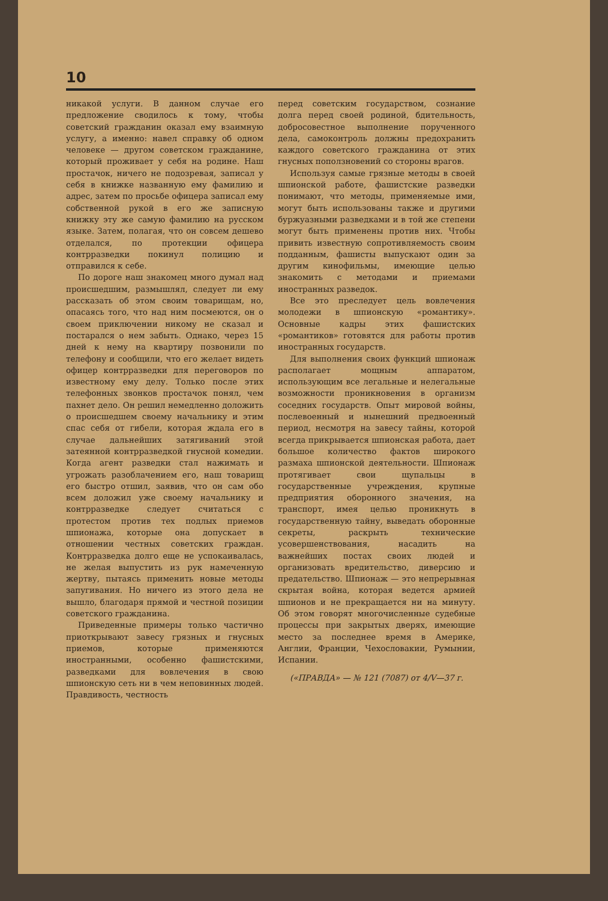10
никакой услуги. В данном случае его предложение сводилось к тому, чтобы советский гражданин оказал ему взаимную услугу, а именно: навел справку об одном человеке — другом советском гражданине, который проживает у себя на родине. Наш простачок, ничего не подозревая, записал у себя в книжке названную ему фамилию и адрес, затем по просьбе офицера записал ему собственной рукой в его же записную книжку эту же самую фамилию на русском языке. Затем, полагая, что он совсем дешево отделался, по протекции офицера контрразведки покинул полицию и отправился к себе.
По дороге наш знакомец много думал над происшедшим, размышлял, следует ли ему рассказать об этом своим товарищам, но, опасаясь того, что над ним посмеются, он о своем приключении никому не сказал и постарался о нем забыть. Однако, через 15 дней к нему на квартиру позвонили по телефону и сообщили, что его желает видеть офицер контрразведки для переговоров по известному ему делу. Только после этих телефонных звонков простачок понял, чем пахнет дело. Он решил немедленно доложить о происшедшем своему начальнику и этим спас себя от гибели, которая ждала его в случае дальнейших затягиваний этой затеянной контрразведкой гнусной комедии. Когда агент разведки стал нажимать и угрожать разоблачением его, наш товарищ его быстро отшил, заявив, что он сам обо всем доложил уже своему начальнику и контрразведке следует считаться с протестом против тех подлых приемов шпионажа, которые она допускает в отношении честных советских граждан. Контрразведка долго еще не успокаивалась, не желая выпустить из рук намеченную жертву, пытаясь применить новые методы запугивания. Но ничего из этого дела не вышло, благодаря прямой и честной позиции советского гражданина.
Приведенные примеры только частично приоткрывают завесу грязных и гнусных приемов, которые применяются иностранными, особенно фашистскими, разведками для вовлечения в свою шпионскую сеть ни в чем неповинных людей. Правдивость, честность
перед советским государством, сознание долга перед своей родиной, бдительность, добросовестное выполнение порученного дела, самоконтроль должны предохранить каждого советского гражданина от этих гнусных поползновений со стороны врагов.
Используя самые грязные методы в своей шпионской работе, фашистские разведки понимают, что методы, применяемые ими, могут быть использованы также и другими буржуазными разведками и в той же степени могут быть применены против них. Чтобы привить известную сопротивляемость своим подданным, фашисты выпускают один за другим кинофильмы, имеющие целью знакомить с методами и приемами иностранных разведок.
Все это преследует цель вовлечения молодежи в шпионскую «романтику». Основные кадры этих фашистских «романтиков» готовятся для работы против иностранных государств.
Для выполнения своих функций шпионаж располагает мощным аппаратом, использующим все легальные и нелегальные возможности проникновения в организм соседних государств. Опыт мировой войны, послевоенный и нынешний предвоенный период, несмотря на завесу тайны, которой всегда прикрывается шпионская работа, дает большое количество фактов широкого размаха шпионской деятельности. Шпионаж протягивает свои щупальцы в государственные учреждения, крупные предприятия оборонного значения, на транспорт, имея целью проникнуть в государственную тайну, выведать оборонные секреты, раскрыть технические усовершенствования, насадить на важнейших постах своих людей и организовать вредительство, диверсию и предательство. Шпионаж — это непрерывная скрытая война, которая ведется армией шпионов и не прекращается ни на минуту. Об этом говорят многочисленные судебные процессы при закрытых дверях, имеющие место за последнее время в Америке, Англии, Франции, Чехословакии, Румынии, Испании.
(«ПРАВДА» — № 121 (7087) от 4/V—37 г.